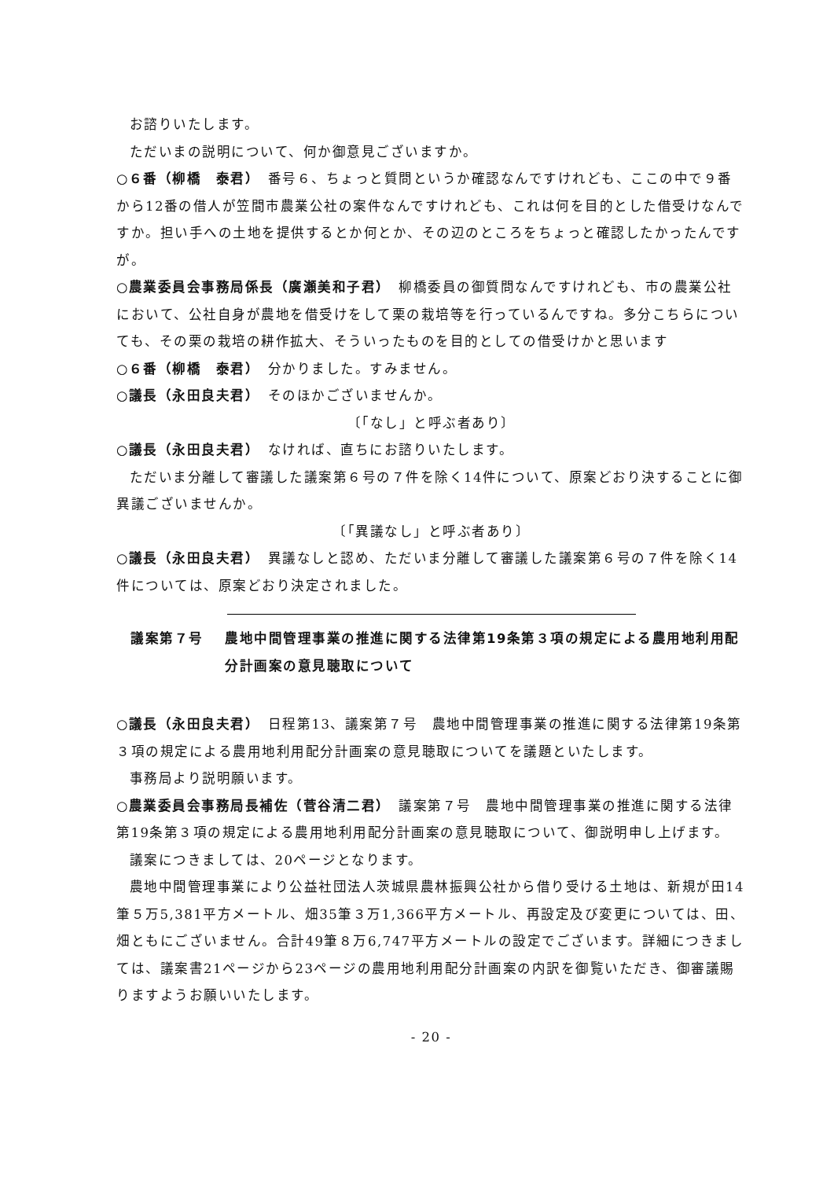お諮りいたします。
ただいまの説明について、何か御意見ございますか。
○６番（柳橋　泰君）　番号６、ちょっと質問というか確認なんですけれども、ここの中で９番から12番の借人が笠間市農業公社の案件なんですけれども、これは何を目的とした借受けなんですか。担い手への土地を提供するとか何とか、その辺のところをちょっと確認したかったんですが。
○農業委員会事務局係長（廣瀬美和子君）　柳橋委員の御質問なんですけれども、市の農業公社において、公社自身が農地を借受けをして栗の栽培等を行っているんですね。多分こちらについても、その栗の栽培の耕作拡大、そういったものを目的としての借受けかと思います
○６番（柳橋　泰君）　分かりました。すみません。
○議長（永田良夫君）　そのほかございませんか。
〔「なし」と呼ぶ者あり〕
○議長（永田良夫君）　なければ、直ちにお諮りいたします。
ただいま分離して審議した議案第６号の７件を除く14件について、原案どおり決することに御異議ございませんか。
〔「異議なし」と呼ぶ者あり〕
○議長（永田良夫君）　異議なしと認め、ただいま分離して審議した議案第６号の７件を除く14件については、原案どおり決定されました。
議案第７号 農地中間管理事業の推進に関する法律第19条第３項の規定による農用地利用配分計画案の意見聴取について
○議長（永田良夫君）　日程第13、議案第７号　農地中間管理事業の推進に関する法律第19条第３項の規定による農用地利用配分計画案の意見聴取についてを議題といたします。
事務局より説明願います。
○農業委員会事務局長補佐（菅谷清二君）　議案第７号　農地中間管理事業の推進に関する法律第19条第３項の規定による農用地利用配分計画案の意見聴取について、御説明申し上げます。
議案につきましては、20ページとなります。
農地中間管理事業により公益社団法人茨城県農林振興公社から借り受ける土地は、新規が田14筆５万5,381平方メートル、畑35筆３万1,366平方メートル、再設定及び変更については、田、畑ともにございません。合計49筆８万6,747平方メートルの設定でございます。詳細につきましては、議案書21ページから23ページの農用地利用配分計画案の内訳を御覧いただき、御審議賜りますようお願いいたします。
- 20 -